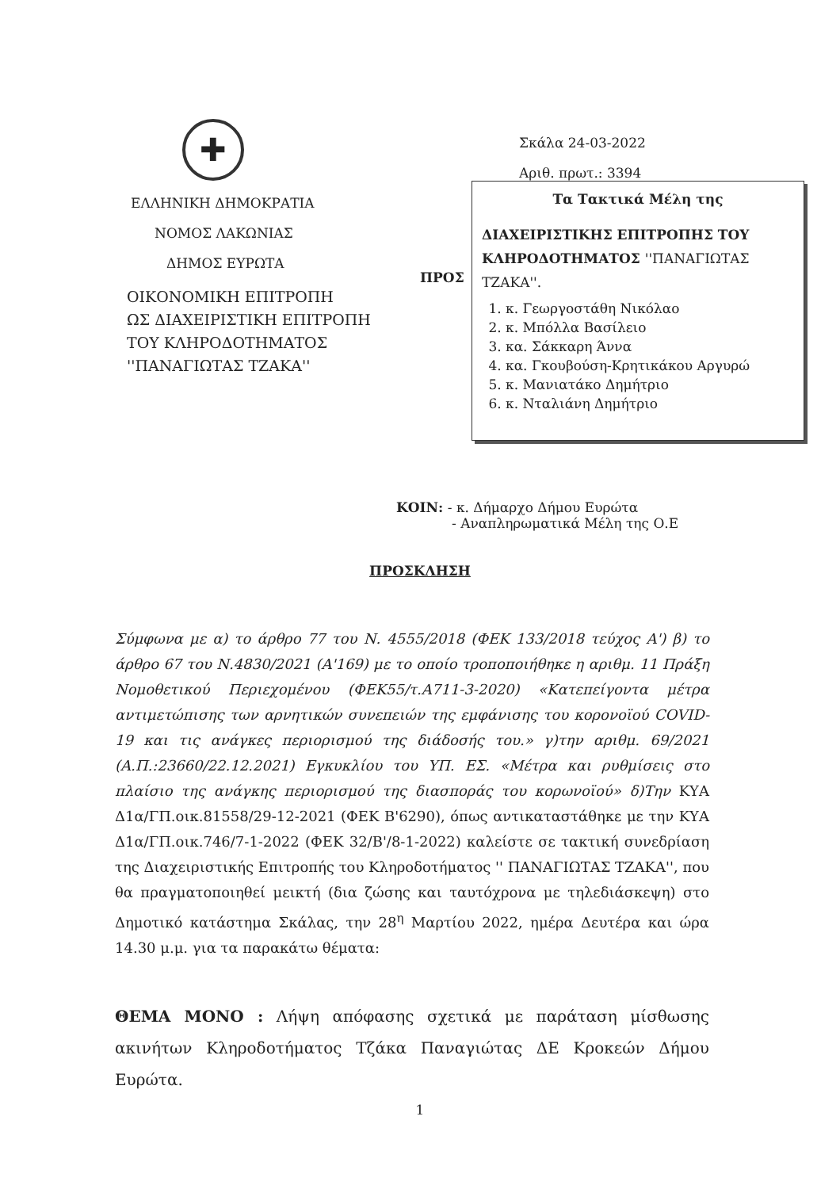✚
ΕΛΛΗΝΙΚΗ ΔΗΜΟΚΡΑΤΙΑ
ΝΟΜΟΣ ΛΑΚΩΝΙΑΣ
ΔΗΜΟΣ ΕΥΡΩΤΑ
ΟΙΚΟΝΟΜΙΚΗ ΕΠΙΤΡΟΠΗ
ΩΣ ΔΙΑΧΕΙΡΙΣΤΙΚΗ ΕΠΙΤΡΟΠΗ
ΤΟΥ ΚΛΗΡΟΔΟΤΗΜΑΤΟΣ
''ΠΑΝΑΓΙΩΤΑΣ ΤΖΑΚΑ''
Σκάλα 24-03-2022
Αριθ. πρωτ.: 3394
Τα Τακτικά Μέλη της
ΔΙΑΧΕΙΡΙΣΤΙΚΗΣ ΕΠΙΤΡΟΠΗΣ ΤΟΥ ΚΛΗΡΟΔΟΤΗΜΑΤΟΣ ''ΠΑΝΑΓΙΩΤΑΣ ΤΖΑΚΑ''.
1. κ. Γεωργοστάθη Νικόλαο
2. κ. Μπόλλα Βασίλειο
3. κα. Σάκκαρη Άννα
4. κα. Γκουβούση-Κρητικάκου Αργυρώ
5. κ. Μανιατάκο Δημήτριο
6. κ. Νταλιάνη Δημήτριο
ΠΡΟΣ
ΚΟΙΝ: - κ. Δήμαρχο Δήμου Ευρώτα
- Αναπληρωματικά Μέλη της Ο.Ε
ΠΡΟΣΚΛΗΣΗ
Σύμφωνα με α) το άρθρο 77 του Ν. 4555/2018 (ΦΕΚ 133/2018 τεύχος Α') β) το άρθρο 67 του Ν.4830/2021 (Α'169) με το οποίο τροποποιήθηκε η αριθμ. 11 Πράξη Νομοθετικού Περιεχομένου (ΦΕΚ55/τ.Α711-3-2020) «Κατεπείγοντα μέτρα αντιμετώπισης των αρνητικών συνεπειών της εμφάνισης του κορονοϊού COVID-19 και τις ανάγκες περιορισμού της διάδοσής του.» γ)την αριθμ. 69/2021 (Α.Π.:23660/22.12.2021) Εγκυκλίου του ΥΠ. ΕΣ. «Μέτρα και ρυθμίσεις στο πλαίσιο της ανάγκης περιορισμού της διασποράς του κορωνοϊού» δ)Την ΚΥΑ Δ1α/ΓΠ.οικ.81558/29-12-2021 (ΦΕΚ Β'6290), όπως αντικαταστάθηκε με την ΚΥΑ Δ1α/ΓΠ.οικ.746/7-1-2022 (ΦΕΚ 32/Β'/8-1-2022) καλείστε σε τακτική συνεδρίαση της Διαχειριστικής Επιτροπής του Κληροδοτήματος '' ΠΑΝΑΓΙΩΤΑΣ ΤΖΑΚΑ'', που θα πραγματοποιηθεί μεικτή (δια ζώσης και ταυτόχρονα με τηλεδιάσκεψη) στο Δημοτικό κατάστημα Σκάλας, την 28<sup>η</sup> Μαρτίου 2022, ημέρα Δευτέρα και ώρα 14.30 μ.μ. για τα παρακάτω θέματα:
ΘΕΜΑ ΜΟΝΟ : Λήψη απόφασης σχετικά με παράταση μίσθωσης ακινήτων Κληροδοτήματος Τζάκα Παναγιώτας ΔΕ Κροκεών Δήμου Ευρώτα.
1